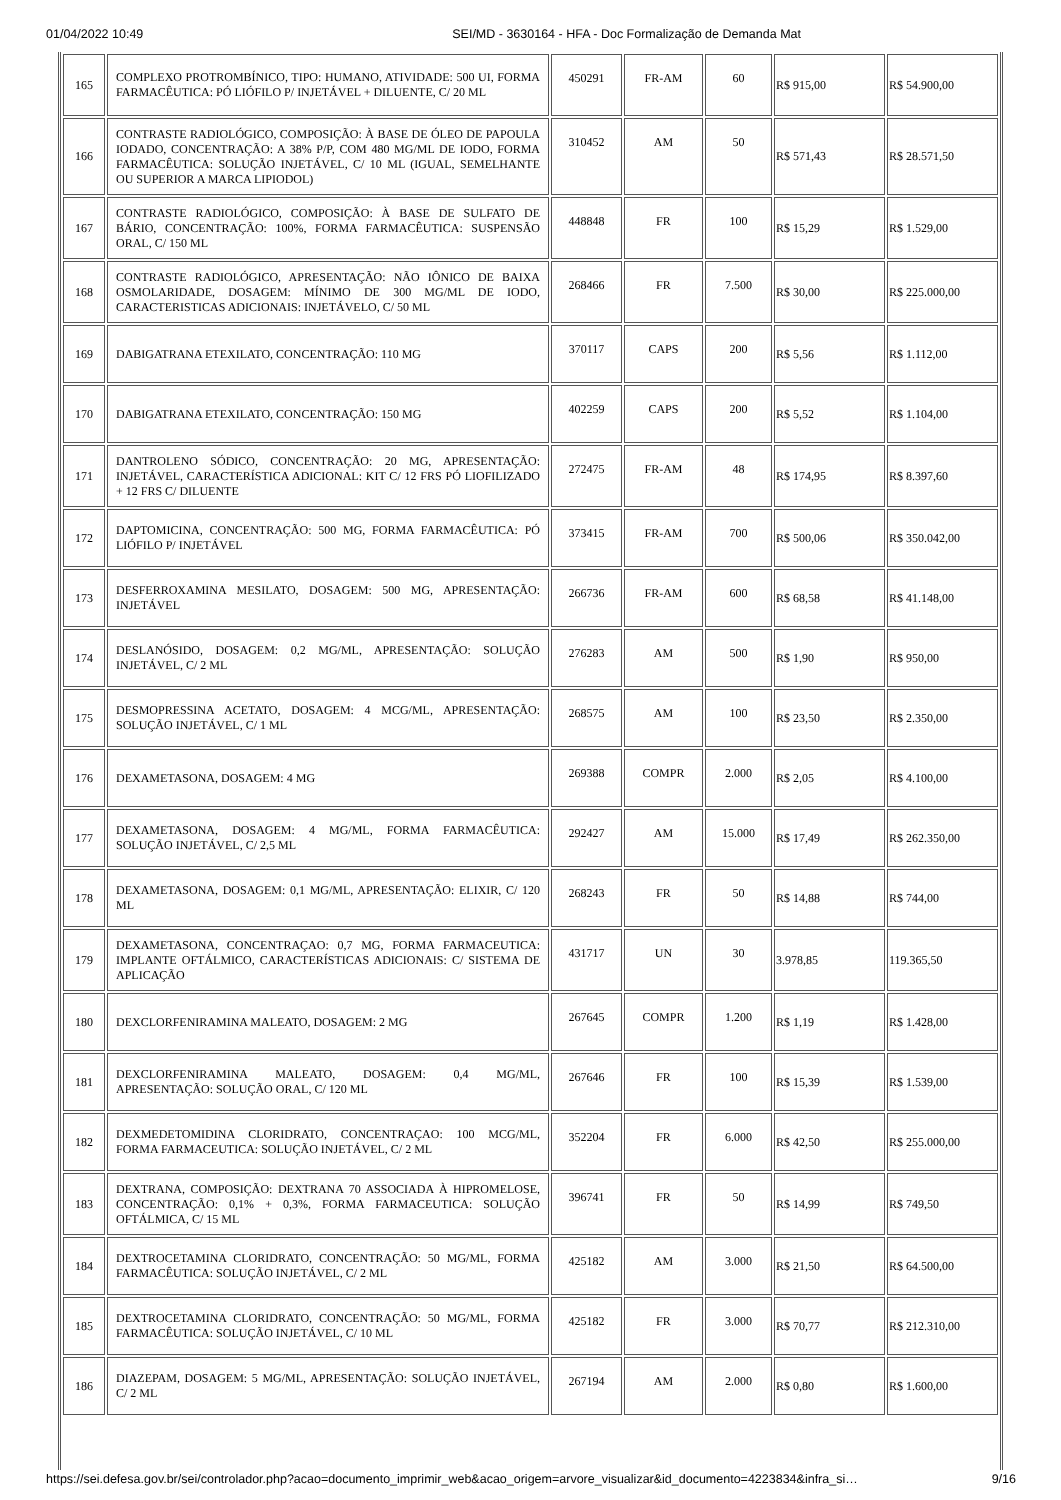01/04/2022 10:49 SEI/MD - 3630164 - HFA - Doc Formalização de Demanda Mat
| 165 | COMPLEXO PROTROMBÍNICO, TIPO: HUMANO, ATIVIDADE: 500 UI, FORMA FARMACÊUTICA: PÓ LIÓFILO P/ INJETÁVEL + DILUENTE, C/ 20 ML | 450291 | FR-AM | 60 | R$ 915,00 | R$ 54.900,00 |
| 166 | CONTRASTE RADIOLÓGICO, COMPOSIÇÃO: À BASE DE ÓLEO DE PAPOULA IODADO, CONCENTRAÇÃO: A 38% P/P, COM 480 MG/ML DE IODO, FORMA FARMACÊUTICA: SOLUÇÃO INJETÁVEL, C/ 10 ML (IGUAL, SEMELHANTE OU SUPERIOR A MARCA LIPIODOL) | 310452 | AM | 50 | R$ 571,43 | R$ 28.571,50 |
| 167 | CONTRASTE RADIOLÓGICO, COMPOSIÇÃO: À BASE DE SULFATO DE BÁRIO, CONCENTRAÇÃO: 100%, FORMA FARMACÊUTICA: SUSPENSÃO ORAL, C/ 150 ML | 448848 | FR | 100 | R$ 15,29 | R$ 1.529,00 |
| 168 | CONTRASTE RADIOLÓGICO, APRESENTAÇÃO: NÃO IÔNICO DE BAIXA OSMOLARIDADE, DOSAGEM: MÍNIMO DE 300 MG/ML DE IODO, CARACTERISTICAS ADICIONAIS: INJETÁVELO, C/ 50 ML | 268466 | FR | 7.500 | R$ 30,00 | R$ 225.000,00 |
| 169 | DABIGATRANA ETEXILATO, CONCENTRAÇÃO: 110 MG | 370117 | CAPS | 200 | R$ 5,56 | R$ 1.112,00 |
| 170 | DABIGATRANA ETEXILATO, CONCENTRAÇÃO: 150 MG | 402259 | CAPS | 200 | R$ 5,52 | R$ 1.104,00 |
| 171 | DANTROLENO SÓDICO, CONCENTRAÇÃO: 20 MG, APRESENTAÇÃO: INJETÁVEL, CARACTERÍSTICA ADICIONAL: KIT C/ 12 FRS PÓ LIOFILIZADO + 12 FRS C/ DILUENTE | 272475 | FR-AM | 48 | R$ 174,95 | R$ 8.397,60 |
| 172 | DAPTOMICINA, CONCENTRAÇÃO: 500 MG, FORMA FARMACÊUTICA: PÓ LIÓFILO P/ INJETÁVEL | 373415 | FR-AM | 700 | R$ 500,06 | R$ 350.042,00 |
| 173 | DESFERROXAMINA MESILATO, DOSAGEM: 500 MG, APRESENTAÇÃO: INJETÁVEL | 266736 | FR-AM | 600 | R$ 68,58 | R$ 41.148,00 |
| 174 | DESLANÓSIDO, DOSAGEM: 0,2 MG/ML, APRESENTAÇÃO: SOLUÇÃO INJETÁVEL, C/ 2 ML | 276283 | AM | 500 | R$ 1,90 | R$ 950,00 |
| 175 | DESMOPRESSINA ACETATO, DOSAGEM: 4 MCG/ML, APRESENTAÇÃO: SOLUÇÃO INJETÁVEL, C/ 1 ML | 268575 | AM | 100 | R$ 23,50 | R$ 2.350,00 |
| 176 | DEXAMETASONA, DOSAGEM: 4 MG | 269388 | COMPR | 2.000 | R$ 2,05 | R$ 4.100,00 |
| 177 | DEXAMETASONA, DOSAGEM: 4 MG/ML, FORMA FARMACÊUTICA: SOLUÇÃO INJETÁVEL, C/ 2,5 ML | 292427 | AM | 15.000 | R$ 17,49 | R$ 262.350,00 |
| 178 | DEXAMETASONA, DOSAGEM: 0,1 MG/ML, APRESENTAÇÃO: ELIXIR, C/ 120 ML | 268243 | FR | 50 | R$ 14,88 | R$ 744,00 |
| 179 | DEXAMETASONA, CONCENTRAÇAO: 0,7 MG, FORMA FARMACEUTICA: IMPLANTE OFTÁLMICO, CARACTERÍSTICAS ADICIONAIS: C/ SISTEMA DE APLICAÇÃO | 431717 | UN | 30 | 3.978,85 | 119.365,50 |
| 180 | DEXCLORFENIRAMINA MALEATO, DOSAGEM: 2 MG | 267645 | COMPR | 1.200 | R$ 1,19 | R$ 1.428,00 |
| 181 | DEXCLORFENIRAMINA MALEATO, DOSAGEM: 0,4 MG/ML, APRESENTAÇÃO: SOLUÇÃO ORAL, C/ 120 ML | 267646 | FR | 100 | R$ 15,39 | R$ 1.539,00 |
| 182 | DEXMEDETOMIDINA CLORIDRATO, CONCENTRAÇAO: 100 MCG/ML, FORMA FARMACEUTICA: SOLUÇÃO INJETÁVEL, C/ 2 ML | 352204 | FR | 6.000 | R$ 42,50 | R$ 255.000,00 |
| 183 | DEXTRANA, COMPOSIÇÃO: DEXTRANA 70 ASSOCIADA À HIPROMELOSE, CONCENTRAÇÃO: 0,1% + 0,3%, FORMA FARMACEUTICA: SOLUÇÃO OFTÁLMICA, C/ 15 ML | 396741 | FR | 50 | R$ 14,99 | R$ 749,50 |
| 184 | DEXTROCETAMINA CLORIDRATO, CONCENTRAÇÃO: 50 MG/ML, FORMA FARMACÊUTICA: SOLUÇÃO INJETÁVEL, C/ 2 ML | 425182 | AM | 3.000 | R$ 21,50 | R$ 64.500,00 |
| 185 | DEXTROCETAMINA CLORIDRATO, CONCENTRAÇÃO: 50 MG/ML, FORMA FARMACÊUTICA: SOLUÇÃO INJETÁVEL, C/ 10 ML | 425182 | FR | 3.000 | R$ 70,77 | R$ 212.310,00 |
| 186 | DIAZEPAM, DOSAGEM: 5 MG/ML, APRESENTAÇÃO: SOLUÇÃO INJETÁVEL, C/ 2 ML | 267194 | AM | 2.000 | R$ 0,80 | R$ 1.600,00 |
https://sei.defesa.gov.br/sei/controlador.php?acao=documento_imprimir_web&acao_origem=arvore_visualizar&id_documento=4223834&infra_si… 9/16